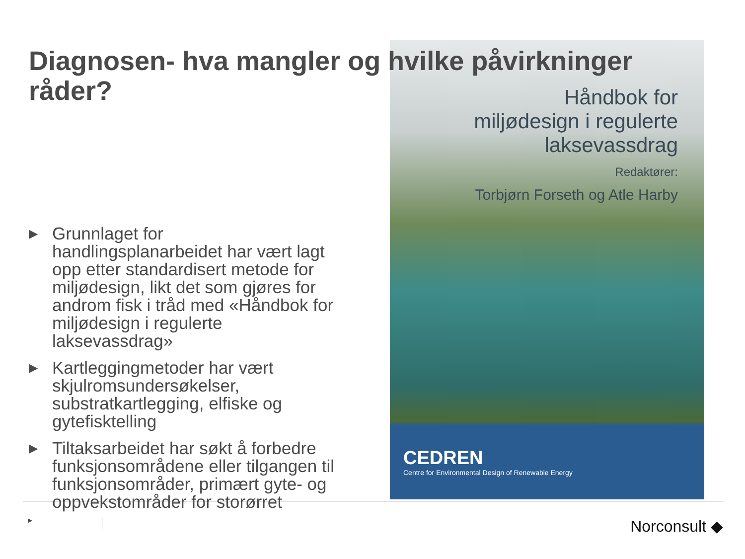Diagnosen- hva mangler og hvilke påvirkninger råder?
Håndbok for miljødesign i regulerte laksevassdrag
Redaktører:
Torbjørn Forseth og Atle Harby
▶ Grunnlaget for handlingsplanarbeidet har vært lagt opp etter standardisert metode for miljødesign, likt det som gjøres for androm fisk i tråd med «Håndbok for miljødesign i regulerte laksevassdrag»
▶ Kartleggingmetoder har vært skjulromsundersøkelser, substratkartlegging, elfiske og gytefisktelling
▶ Tiltaksarbeidet har søkt å forbedre funksjonsområdene eller tilgangen til funksjonsområder, primært gyte- og oppvekstområder for storørret
CEDREN
Centre for Environmental Design of Renewable Energy
▶ Norconsult ◆